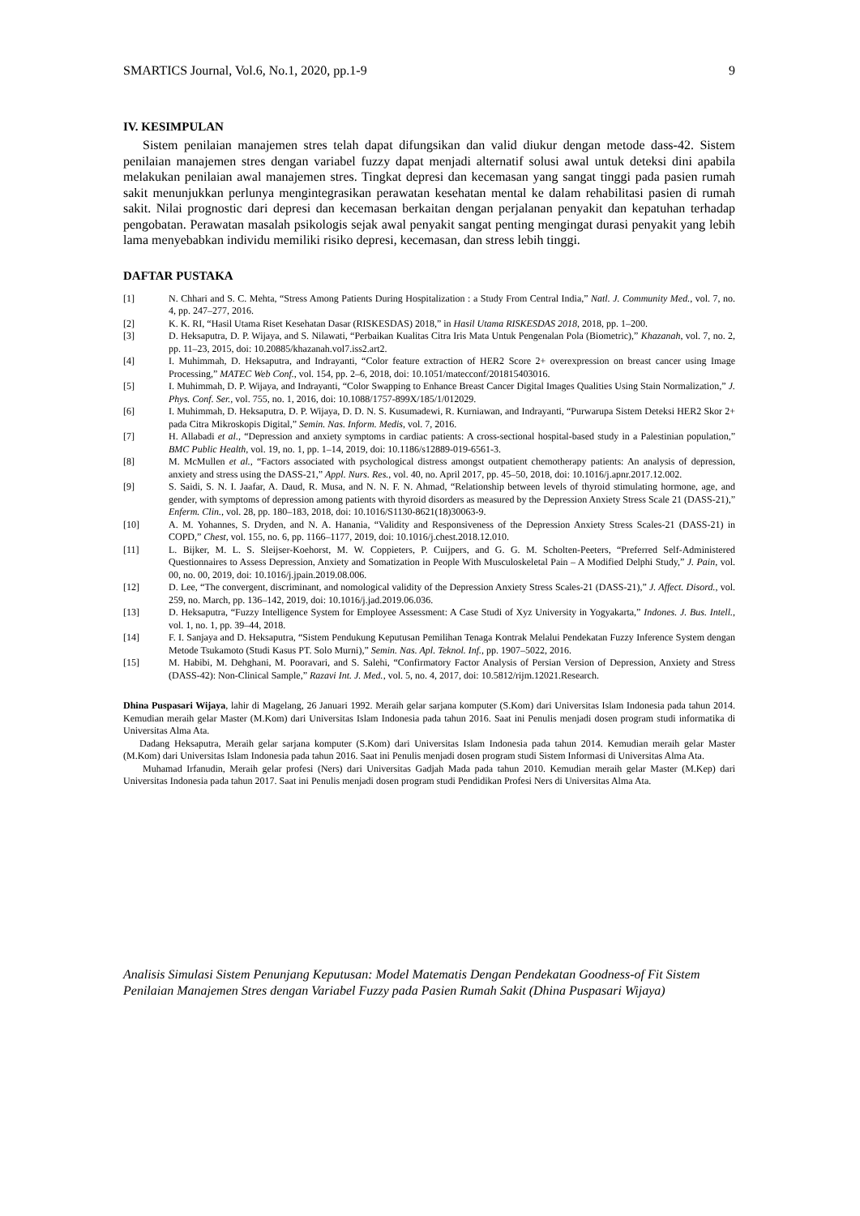SMARTICS Journal, Vol.6, No.1, 2020, pp.1-9 9
IV. KESIMPULAN
Sistem penilaian manajemen stres telah dapat difungsikan dan valid diukur dengan metode dass-42. Sistem penilaian manajemen stres dengan variabel fuzzy dapat menjadi alternatif solusi awal untuk deteksi dini apabila melakukan penilaian awal manajemen stres. Tingkat depresi dan kecemasan yang sangat tinggi pada pasien rumah sakit menunjukkan perlunya mengintegrasikan perawatan kesehatan mental ke dalam rehabilitasi pasien di rumah sakit. Nilai prognostic dari depresi dan kecemasan berkaitan dengan perjalanan penyakit dan kepatuhan terhadap pengobatan. Perawatan masalah psikologis sejak awal penyakit sangat penting mengingat durasi penyakit yang lebih lama menyebabkan individu memiliki risiko depresi, kecemasan, dan stress lebih tinggi.
DAFTAR PUSTAKA
[1] N. Chhari and S. C. Mehta, “Stress Among Patients During Hospitalization : a Study From Central India,” Natl. J. Community Med., vol. 7, no. 4, pp. 247–277, 2016.
[2] K. K. RI, “Hasil Utama Riset Kesehatan Dasar (RISKESDAS) 2018,” in Hasil Utama RISKESDAS 2018, 2018, pp. 1–200.
[3] D. Heksaputra, D. P. Wijaya, and S. Nilawati, “Perbaikan Kualitas Citra Iris Mata Untuk Pengenalan Pola (Biometric),” Khazanah, vol. 7, no. 2, pp. 11–23, 2015, doi: 10.20885/khazanah.vol7.iss2.art2.
[4] I. Muhimmah, D. Heksaputra, and Indrayanti, “Color feature extraction of HER2 Score 2+ overexpression on breast cancer using Image Processing,” MATEC Web Conf., vol. 154, pp. 2–6, 2018, doi: 10.1051/matecconf/201815403016.
[5] I. Muhimmah, D. P. Wijaya, and Indrayanti, “Color Swapping to Enhance Breast Cancer Digital Images Qualities Using Stain Normalization,” J. Phys. Conf. Ser., vol. 755, no. 1, 2016, doi: 10.1088/1757-899X/185/1/012029.
[6] I. Muhimmah, D. Heksaputra, D. P. Wijaya, D. D. N. S. Kusumadewi, R. Kurniawan, and Indrayanti, “Purwarupa Sistem Deteksi HER2 Skor 2+ pada Citra Mikroskopis Digital,” Semin. Nas. Inform. Medis, vol. 7, 2016.
[7] H. Allabadi et al., “Depression and anxiety symptoms in cardiac patients: A cross-sectional hospital-based study in a Palestinian population,” BMC Public Health, vol. 19, no. 1, pp. 1–14, 2019, doi: 10.1186/s12889-019-6561-3.
[8] M. McMullen et al., “Factors associated with psychological distress amongst outpatient chemotherapy patients: An analysis of depression, anxiety and stress using the DASS-21,” Appl. Nurs. Res., vol. 40, no. April 2017, pp. 45–50, 2018, doi: 10.1016/j.apnr.2017.12.002.
[9] S. Saidi, S. N. I. Jaafar, A. Daud, R. Musa, and N. N. F. N. Ahmad, “Relationship between levels of thyroid stimulating hormone, age, and gender, with symptoms of depression among patients with thyroid disorders as measured by the Depression Anxiety Stress Scale 21 (DASS-21),” Enferm. Clin., vol. 28, pp. 180–183, 2018, doi: 10.1016/S1130-8621(18)30063-9.
[10] A. M. Yohannes, S. Dryden, and N. A. Hanania, “Validity and Responsiveness of the Depression Anxiety Stress Scales-21 (DASS-21) in COPD,” Chest, vol. 155, no. 6, pp. 1166–1177, 2019, doi: 10.1016/j.chest.2018.12.010.
[11] L. Bijker, M. L. S. Sleijser-Koehorst, M. W. Coppieters, P. Cuijpers, and G. G. M. Scholten-Peeters, “Preferred Self-Administered Questionnaires to Assess Depression, Anxiety and Somatization in People With Musculoskeletal Pain – A Modified Delphi Study,” J. Pain, vol. 00, no. 00, 2019, doi: 10.1016/j.jpain.2019.08.006.
[12] D. Lee, “The convergent, discriminant, and nomological validity of the Depression Anxiety Stress Scales-21 (DASS-21),” J. Affect. Disord., vol. 259, no. March, pp. 136–142, 2019, doi: 10.1016/j.jad.2019.06.036.
[13] D. Heksaputra, “Fuzzy Intelligence System for Employee Assessment: A Case Studi of Xyz University in Yogyakarta,” Indones. J. Bus. Intell., vol. 1, no. 1, pp. 39–44, 2018.
[14] F. I. Sanjaya and D. Heksaputra, “Sistem Pendukung Keputusan Pemilihan Tenaga Kontrak Melalui Pendekatan Fuzzy Inference System dengan Metode Tsukamoto (Studi Kasus PT. Solo Murni),” Semin. Nas. Apl. Teknol. Inf., pp. 1907–5022, 2016.
[15] M. Habibi, M. Dehghani, M. Pooravari, and S. Salehi, “Confirmatory Factor Analysis of Persian Version of Depression, Anxiety and Stress (DASS-42): Non-Clinical Sample,” Razavi Int. J. Med., vol. 5, no. 4, 2017, doi: 10.5812/rijm.12021.Research.
Dhina Puspasari Wijaya, lahir di Magelang, 26 Januari 1992. Meraih gelar sarjana komputer (S.Kom) dari Universitas Islam Indonesia pada tahun 2014. Kemudian meraih gelar Master (M.Kom) dari Universitas Islam Indonesia pada tahun 2016. Saat ini Penulis menjadi dosen program studi informatika di Universitas Alma Ata.
Dadang Heksaputra, Meraih gelar sarjana komputer (S.Kom) dari Universitas Islam Indonesia pada tahun 2014. Kemudian meraih gelar Master (M.Kom) dari Universitas Islam Indonesia pada tahun 2016. Saat ini Penulis menjadi dosen program studi Sistem Informasi di Universitas Alma Ata.
Muhamad Irfanudin, Meraih gelar profesi (Ners) dari Universitas Gadjah Mada pada tahun 2010. Kemudian meraih gelar Master (M.Kep) dari Universitas Indonesia pada tahun 2017. Saat ini Penulis menjadi dosen program studi Pendidikan Profesi Ners di Universitas Alma Ata.
Analisis Simulasi Sistem Penunjang Keputusan: Model Matematis Dengan Pendekatan Goodness-of Fit Sistem Penilaian Manajemen Stres dengan Variabel Fuzzy pada Pasien Rumah Sakit (Dhina Puspasari Wijaya)